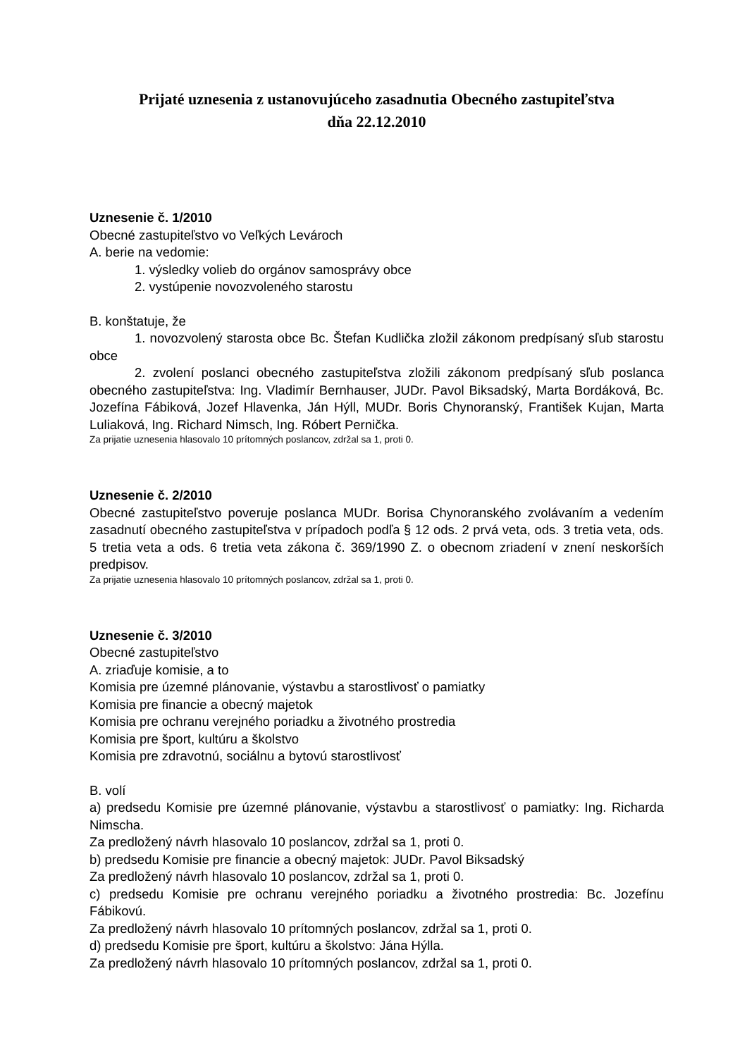Prijaté uznesenia z ustanovujúceho zasadnutia Obecného zastupiteľstva
dňa 22.12.2010
Uznesenie č. 1/2010
Obecné zastupiteľstvo vo Veľkých Levároch
A. berie na vedomie:
1. výsledky volieb do orgánov samosprávy obce
2. vystúpenie novozvoleného starostu
B. konštatuje, že
1. novozvolený starosta obce Bc. Štefan Kudlička zložil zákonom predpísaný sľub starostu obce
2. zvolení poslanci obecného zastupiteľstva zložili zákonom predpísaný sľub poslanca obecného zastupiteľstva: Ing. Vladimír Bernhauser, JUDr. Pavol Biksadský, Marta Bordáková, Bc. Jozefína Fábiková, Jozef Hlavenka, Ján Hýll, MUDr. Boris Chynoranský, František Kujan, Marta Luliaková, Ing. Richard Nimsch, Ing. Róbert Pernička.
Za prijatie uznesenia hlasovalo 10 prítomných poslancov, zdržal sa 1, proti 0.
Uznesenie č. 2/2010
Obecné zastupiteľstvo poveruje poslanca MUDr. Borisa Chynoranského zvolávaním a vedením zasadnutí obecného zastupiteľstva v prípadoch podľa § 12 ods. 2 prvá veta, ods. 3 tretia veta, ods. 5 tretia veta a ods. 6 tretia veta zákona č. 369/1990 Z. o obecnom zriadení v znení neskorších predpisov.
Za prijatie uznesenia hlasovalo 10 prítomných poslancov, zdržal sa 1, proti 0.
Uznesenie č. 3/2010
Obecné zastupiteľstvo
A. zriaďuje komisie, a to
Komisia pre územné plánovanie, výstavbu a starostlivosť o pamiatky
Komisia pre financie a obecný majetok
Komisia pre ochranu verejného poriadku a životného prostredia
Komisia pre šport, kultúru a školstvo
Komisia pre zdravotnú, sociálnu a bytovú starostlivosť
B. volí
a) predsedu Komisie pre územné plánovanie, výstavbu a starostlivosť o pamiatky: Ing. Richarda Nimscha.
Za predložený návrh hlasovalo 10 poslancov, zdržal sa 1, proti 0.
b) predsedu Komisie pre financie a obecný majetok: JUDr. Pavol Biksadský
Za predložený návrh hlasovalo 10 poslancov, zdržal sa 1, proti 0.
c) predsedu Komisie pre ochranu verejného poriadku a životného prostredia: Bc. Jozefínu Fábikovú.
Za predložený návrh hlasovalo 10 prítomných poslancov, zdržal sa 1, proti 0.
d) predsedu Komisie pre šport, kultúru a školstvo: Jána Hýlla.
Za predložený návrh hlasovalo 10 prítomných poslancov, zdržal sa 1, proti 0.